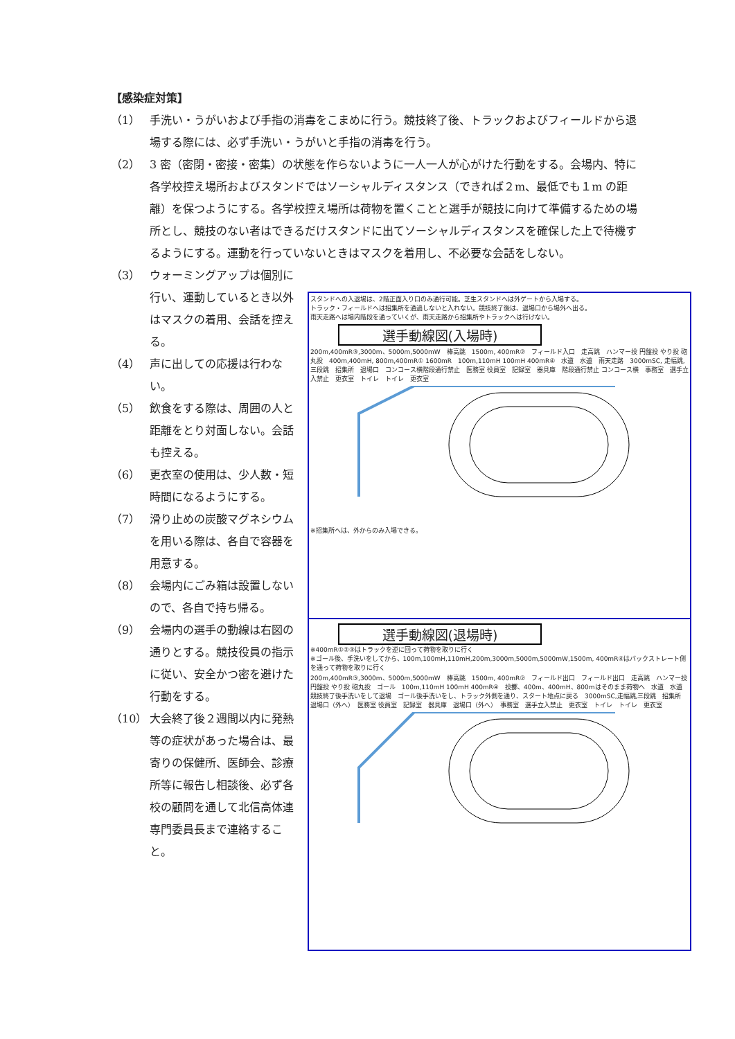【感染症対策】
（1） 手洗い・うがいおよび手指の消毒をこまめに行う。競技終了後、トラックおよびフィールドから退場する際には、必ず手洗い・うがいと手指の消毒を行う。
（2） 3 密（密閉・密接・密集）の状態を作らないように一人一人が心がけた行動をする。会場内、特に各学校控え場所およびスタンドではソーシャルディスタンス（できれば２m、最低でも１m の距離）を保つようにする。各学校控え場所は荷物を置くことと選手が競技に向けて準備するための場所とし、競技のない者はできるだけスタンドに出てソーシャルディスタンスを確保した上で待機するようにする。運動を行っていないときはマスクを着用し、不必要な会話をしない。
（3） ウォーミングアップは個別に行い、運動しているとき以外はマスクの着用、会話を控える。
（4） 声に出しての応援は行わない。
（5） 飲食をする際は、周囲の人と距離をとり対面しない。会話も控える。
（6） 更衣室の使用は、少人数・短時間になるようにする。
（7） 滑り止めの炭酸マグネシウムを用いる際は、各自で容器を用意する。
（8） 会場内にごみ箱は設置しないので、各自で持ち帰る。
（9） 会場内の選手の動線は右図の通りとする。競技役員の指示に従い、安全かつ密を避けた行動をする。
（10） 大会終了後２週間以内に発熱等の症状があった場合は、最寄りの保健所、医師会、診療所等に報告し相談後、必ず各校の顧問を通して北信高体連専門委員長まで連絡すること。
スタンドへの入退場は、2階正面入り口のみ通行可能。芝生スタンドへは外ゲートから入場する。
トラック・フィールドへは招集所を通過しないと入れない。競技終了後は、退場口から場外へ出る。
雨天走路へは場内階段を通っていくが、雨天走路から招集所やトラックへは行けない。
選手動線図(入場時)
200m,400mR③,3000m、5000m,5000mW　棒高跳　1500m, 400mR②　フィールド入口　走高跳　ハンマー投 円盤投 やり投 砲丸投　400m,400mH, 800m,400mR① 1600mR　100m,110mH 100mH 400mR④　水道　水道　雨天走路　3000mSC, 走幅跳,三段跳　招集所　退場口　コンコース横階段通行禁止　医務室 役員室　記録室　器具庫　階段通行禁止 コンコース横　事務室　選手立入禁止　更衣室　トイレ　トイレ　更衣室
※招集所へは、外からのみ入場できる。
選手動線図(退場時)
※400mR①②③はトラックを逆に回って荷物を取りに行く
※ゴール後、手洗いをしてから、100m,100mH,110mH,200m,3000m,5000m,5000mW,1500m, 400mR④はバックストレート側を通って荷物を取りに行く
200m,400mR③,3000m、5000m,5000mW　棒高跳　1500m, 400mR②　フィールド出口　フィールド出口　走高跳　ハンマー投 円盤投 やり投 砲丸投　ゴール　100m,110mH 100mH 400mR④　投擲、400m、400mH、800mはそのまま荷物へ　水道　水道　競技終了後手洗いをして退場　ゴール後手洗いをし、トラック外側を通り、スタート地点に戻る　3000mSC,走幅跳,三段跳　招集所　退場口（外へ）　医務室 役員室　記録室　器具庫　退場口（外へ）　事務室　選手立入禁止　更衣室　トイレ　トイレ　更衣室